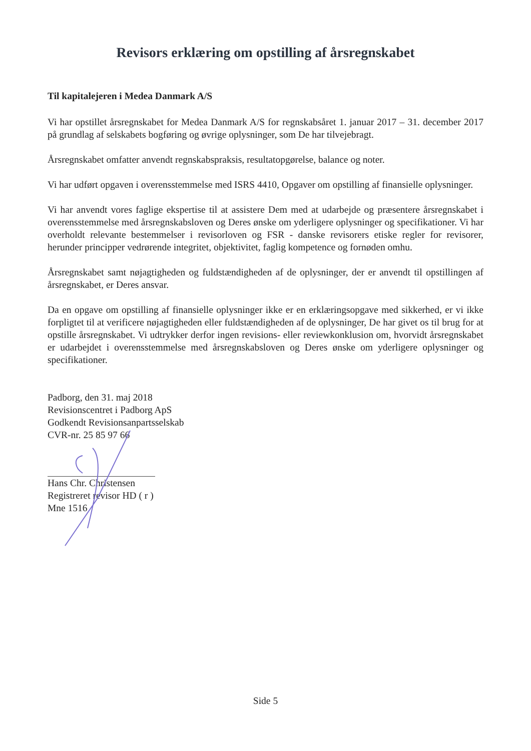Revisors erklæring om opstilling af årsregnskabet
Til kapitalejeren i Medea Danmark A/S
Vi har opstillet årsregnskabet for Medea Danmark A/S for regnskabsåret 1. januar 2017 – 31. december 2017 på grundlag af selskabets bogføring og øvrige oplysninger, som De har tilvejebragt.
Årsregnskabet omfatter anvendt regnskabspraksis, resultatopgørelse, balance og noter.
Vi har udført opgaven i overensstemmelse med ISRS 4410, Opgaver om opstilling af finansielle oplysninger.
Vi har anvendt vores faglige ekspertise til at assistere Dem med at udarbejde og præsentere årsregnskabet i overensstemmelse med årsregnskabsloven og Deres ønske om yderligere oplysninger og specifikationer. Vi har overholdt relevante bestemmelser i revisorloven og FSR - danske revisorers etiske regler for revisorer, herunder principper vedrørende integritet, objektivitet, faglig kompetence og fornøden omhu.
Årsregnskabet samt nøjagtigheden og fuldstændigheden af de oplysninger, der er anvendt til opstillingen af årsregnskabet, er Deres ansvar.
Da en opgave om opstilling af finansielle oplysninger ikke er en erklæringsopgave med sikkerhed, er vi ikke forpligtet til at verificere nøjagtigheden eller fuldstændigheden af de oplysninger, De har givet os til brug for at opstille årsregnskabet. Vi udtrykker derfor ingen revisions- eller reviewkonklusion om, hvorvidt årsregnskabet er udarbejdet i overensstemmelse med årsregnskabsloven og Deres ønske om yderligere oplysninger og specifikationer.
Padborg, den 31. maj 2018
Revisionscentret i Padborg ApS
Godkendt Revisionsanpartsselskab
CVR-nr. 25 85 97 66
Hans Chr. Christensen
Registreret revisor HD ( r )
Mne 1516
Side 5